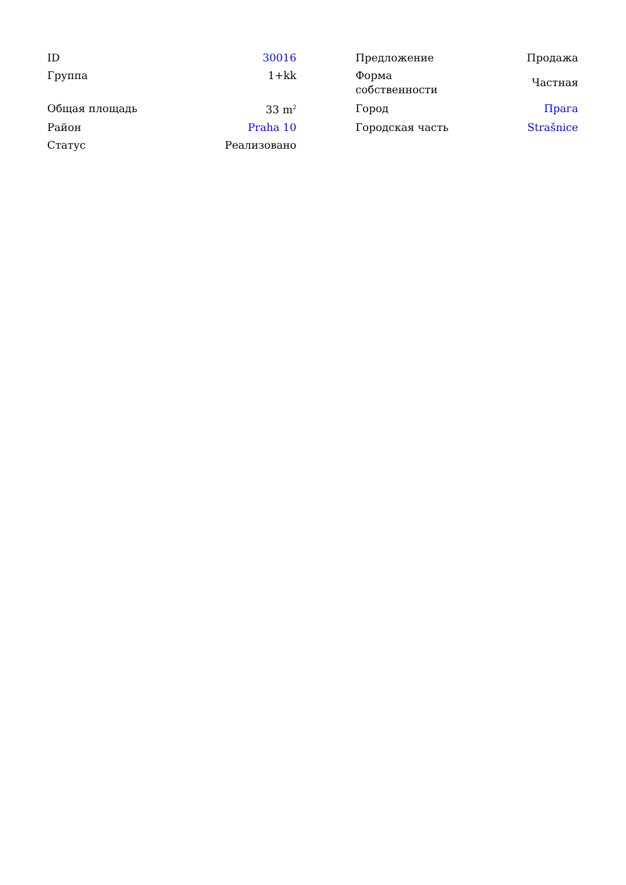| ID | 30016 | | Предложение | Продажа |
| Группа | 1+kk | | Форма собственности | Частная |
| Общая площадь | 33 m<sup>2</sup> | | Город | Прага |
| Район | Praha 10 | | Городская часть | Strašnice |
| Статус | Реализовано | | | |